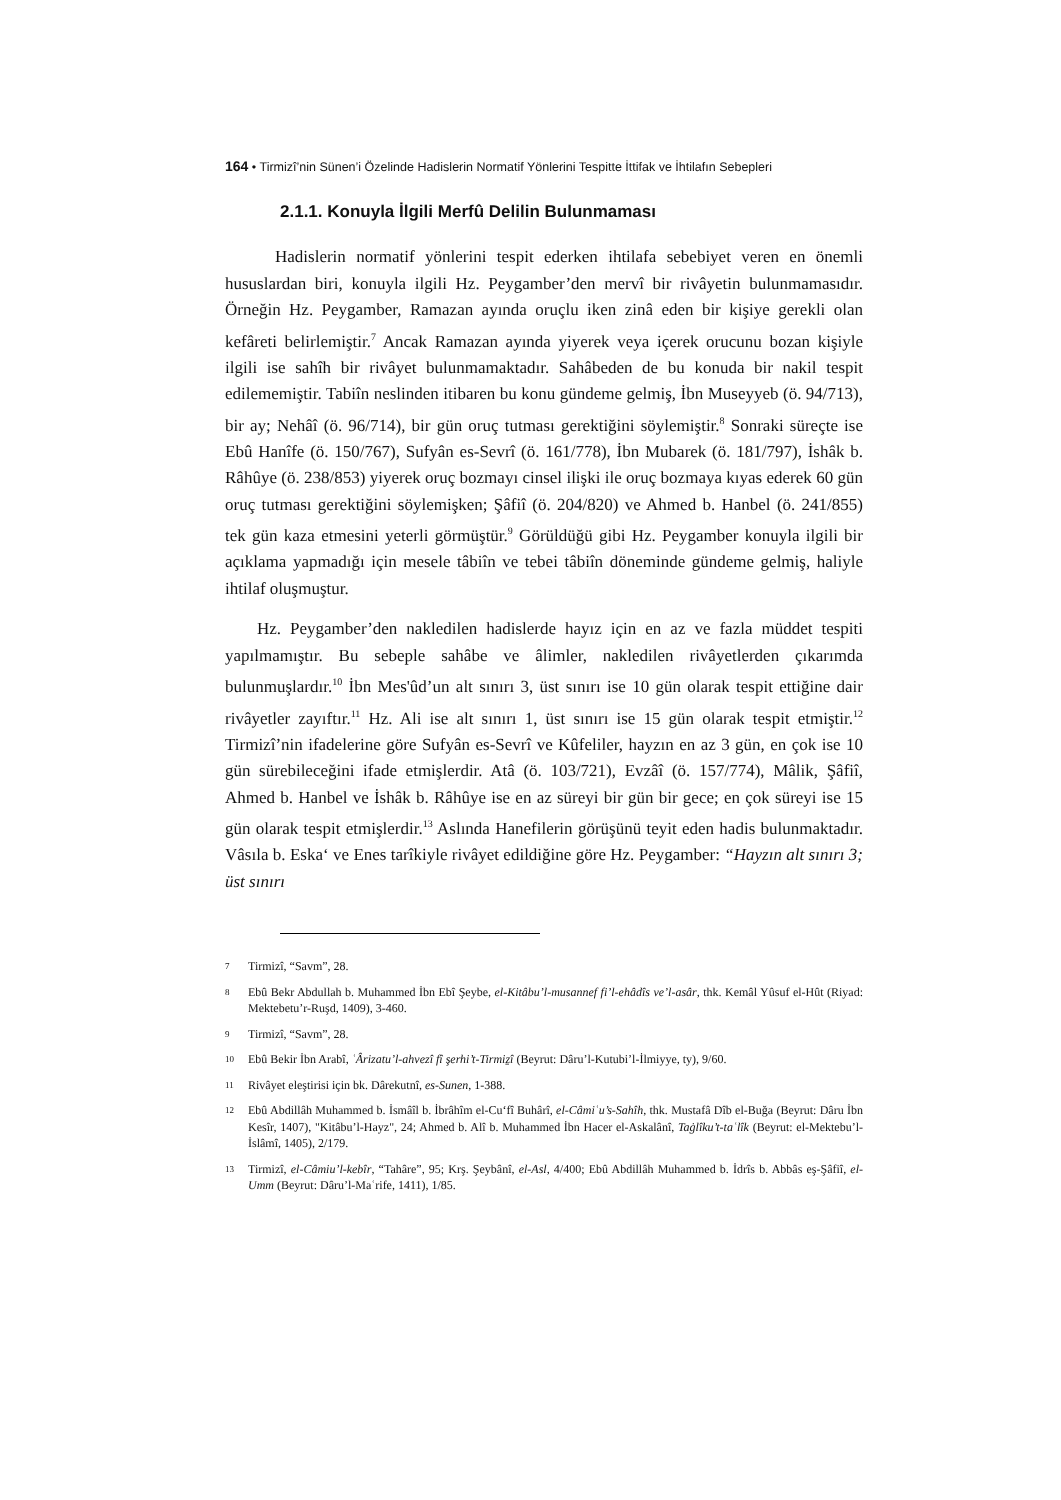164 • Tirmizî’nin Sünen’i Özelinde Hadislerin Normatif Yönlerini Tespitte İttifak ve İhtilafın Sebepleri
2.1.1. Konuyla İlgili Merfû Delilin Bulunmaması
Hadislerin normatif yönlerini tespit ederken ihtilafa sebebiyet veren en önemli hususlardan biri, konuyla ilgili Hz. Peygamber’den mervî bir rivâyetin bulunmamasıdır. Örneğin Hz. Peygamber, Ramazan ayında oruçlu iken zinâ eden bir kişiye gerekli olan kefâreti belirlemiştir.<sup>7</sup> Ancak Ramazan ayında yiyerek veya içerek orucunu bozan kişiyle ilgili ise sahîh bir rivâyet bulunmamaktadır. Sahâbeden de bu konuda bir nakil tespit edilememiştir. Tabiîn neslinden itibaren bu konu gündeme gelmiş, İbn Museyyeb (ö. 94/713), bir ay; Nehâî (ö. 96/714), bir gün oruç tutması gerektiğini söylemiştir.<sup>8</sup> Sonraki süreçte ise Ebû Hanîfe (ö. 150/767), Sufyân es-Sevrî (ö. 161/778), İbn Mubarek (ö. 181/797), İshâk b. Râhûye (ö. 238/853) yiyerek oruç bozmayı cinsel ilişki ile oruç bozmaya kıyas ederek 60 gün oruç tutması gerektiğini söylemişken; Şâfiî (ö. 204/820) ve Ahmed b. Hanbel (ö. 241/855) tek gün kaza etmesini yeterli görmüştür.<sup>9</sup> Görüldüğü gibi Hz. Peygamber konuyla ilgili bir açıklama yapmadığı için mesele tâbiîn ve tebei tâbiîn döneminde gündeme gelmiş, haliyle ihtilaf oluşmuştur.
Hz. Peygamber’den nakledilen hadislerde hayız için en az ve fazla müddet tespiti yapılmamıştır. Bu sebeple sahâbe ve âlimler, nakledilen rivâyetlerden çıkarımda bulunmuşlardır.<sup>10</sup> İbn Mes'ûd’un alt sınırı 3, üst sınırı ise 10 gün olarak tespit ettiğine dair rivâyetler zayıftır.<sup>11</sup> Hz. Ali ise alt sınırı 1, üst sınırı ise 15 gün olarak tespit etmiştir.<sup>12</sup> Tirmizî’nin ifadelerine göre Sufyân es-Sevrî ve Kûfeliler, hayzın en az 3 gün, en çok ise 10 gün sürebileceğini ifade etmişlerdir. Atâ (ö. 103/721), Evzâî (ö. 157/774), Mâlik, Şâfiî, Ahmed b. Hanbel ve İshâk b. Râhûye ise en az süreyi bir gün bir gece; en çok süreyi ise 15 gün olarak tespit etmişlerdir.<sup>13</sup> Aslında Hanefilerin görüşünü teyit eden hadis bulunmaktadır. Vâsıla b. Eska‘ ve Enes tarîkiyle rivâyet edildiğine göre Hz. Peygamber: “Hayzın alt sınırı 3; üst sınırı
7 Tirmizî, “Savm”, 28.
8 Ebû Bekr Abdullah b. Muhammed İbn Ebî Şeybe, el-Kitâbu’l-musannef fi’l-ehâdîs ve’l-asâr, thk. Kemâl Yûsuf el-Hût (Riyad: Mektebetu’r-Ruşd, 1409), 3-460.
9 Tirmizî, “Savm”, 28.
10 Ebû Bekir İbn Arabî, ʿÂrizatu’l-ahvezî fî şerhi’t-Tirmiẕî (Beyrut: Dâru’l-Kutubi’l-İlmiyye, ty), 9/60.
11 Rivâyet eleştirisi için bk. Dârekutnî, es-Sunen, 1-388.
12 Ebû Abdillâh Muhammed b. İsmâîl b. İbrâhîm el-Cu‘fî Buhârî, el-Câmiʿu’s-Sahîh, thk. Mustafâ Dîb el-Buğa (Beyrut: Dâru İbn Kesîr, 1407), "Kitâbu’l-Hayz", 24; Ahmed b. Alî b. Muhammed İbn Hacer el-Askalânî, Taġlîku’t-taʿlîk (Beyrut: el-Mektebu’l-İslâmî, 1405), 2/179.
13 Tirmizî, el-Câmiu’l-kebîr, “Tahâre”, 95; Krş. Şeybânî, el-Asl, 4/400; Ebû Abdillâh Muhammed b. İdrîs b. Abbâs eş-Şâfiî, el-Umm (Beyrut: Dâru’l-Maʿrife, 1411), 1/85.